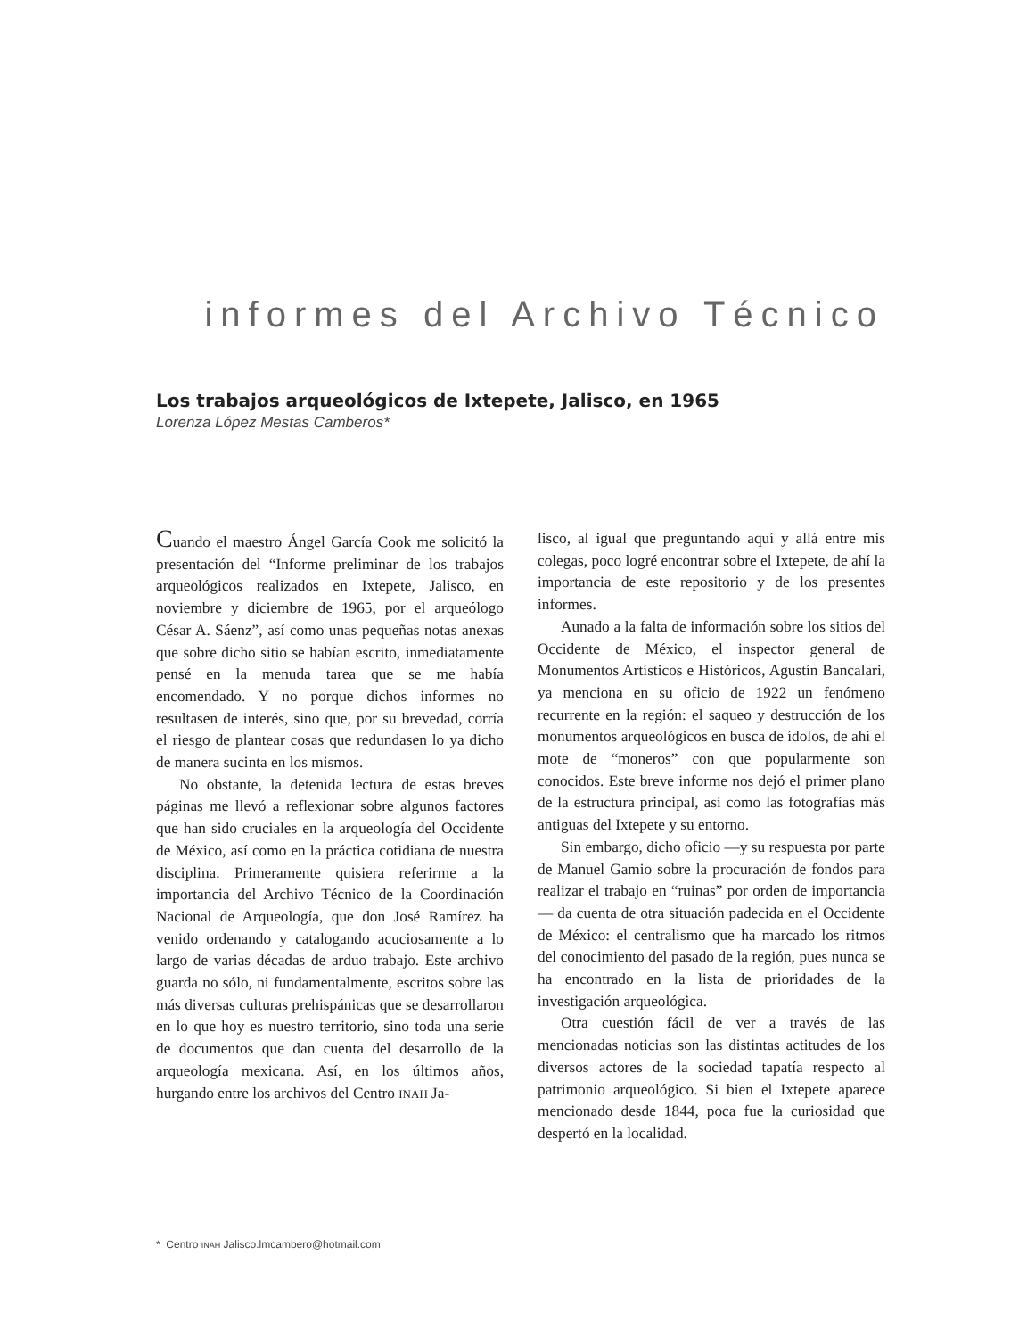informes del Archivo Técnico
Los trabajos arqueológicos de Ixtepete, Jalisco, en 1965
Lorenza López Mestas Camberos*
Cuando el maestro Ángel García Cook me solicitó la presentación del “Informe preliminar de los trabajos arqueológicos realizados en Ixtepete, Jalisco, en noviembre y diciembre de 1965, por el arqueólogo César A. Sáenz”, así como unas pequeñas notas anexas que sobre dicho sitio se habían escrito, inmediatamente pensé en la menuda tarea que se me había encomendado. Y no porque dichos informes no resultasen de interés, sino que, por su brevedad, corría el riesgo de plantear cosas que redundasen lo ya dicho de manera sucinta en los mismos.
No obstante, la detenida lectura de estas breves páginas me llevó a reflexionar sobre algunos factores que han sido cruciales en la arqueología del Occidente de México, así como en la práctica cotidiana de nuestra disciplina. Primeramente quisiera referirme a la importancia del Archivo Técnico de la Coordinación Nacional de Arqueología, que don José Ramírez ha venido ordenando y catalogando acuciosamente a lo largo de varias décadas de arduo trabajo. Este archivo guarda no sólo, ni fundamentalmente, escritos sobre las más diversas culturas prehispánicas que se desarrollaron en lo que hoy es nuestro territorio, sino toda una serie de documentos que dan cuenta del desarrollo de la arqueología mexicana. Así, en los últimos años, hurgando entre los archivos del Centro INAH Ja-
lisco, al igual que preguntando aquí y allá entre mis colegas, poco logré encontrar sobre el Ixtepete, de ahí la importancia de este repositorio y de los presentes informes.
Aunado a la falta de información sobre los sitios del Occidente de México, el inspector general de Monumentos Artísticos e Históricos, Agustín Bancalari, ya menciona en su oficio de 1922 un fenómeno recurrente en la región: el saqueo y destrucción de los monumentos arqueológicos en busca de ídolos, de ahí el mote de “moneros” con que popularmente son conocidos. Este breve informe nos dejó el primer plano de la estructura principal, así como las fotografías más antiguas del Ixtepete y su entorno.
Sin embargo, dicho oficio —y su respuesta por parte de Manuel Gamio sobre la procuración de fondos para realizar el trabajo en “ruinas” por orden de importancia— da cuenta de otra situación padecida en el Occidente de México: el centralismo que ha marcado los ritmos del conocimiento del pasado de la región, pues nunca se ha encontrado en la lista de prioridades de la investigación arqueológica.
Otra cuestión fácil de ver a través de las mencionadas noticias son las distintas actitudes de los diversos actores de la sociedad tapatía respecto al patrimonio arqueológico. Si bien el Ixtepete aparece mencionado desde 1844, poca fue la curiosidad que despertó en la localidad.
* Centro INAH Jalisco.lmcambero@hotmail.com